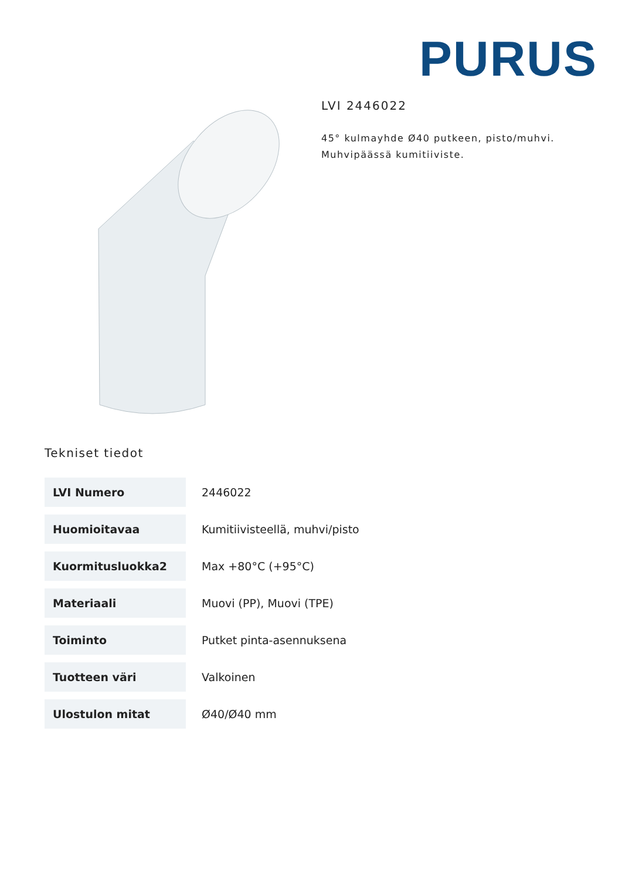PURUS
LVI 2446022
45° kulmayhde Ø40 putkeen, pisto/muhvi.
Muhvipäässä kumitiiviste.
Tekniset tiedot
| LVI Numero | 2446022 |
| Huomioitavaa | Kumitiivisteellä, muhvi/pisto |
| Kuormitusluokka2 | Max +80°C (+95°C) |
| Materiaali | Muovi (PP), Muovi (TPE) |
| Toiminto | Putket pinta-asennuksena |
| Tuotteen väri | Valkoinen |
| Ulostulon mitat | Ø40/Ø40 mm |